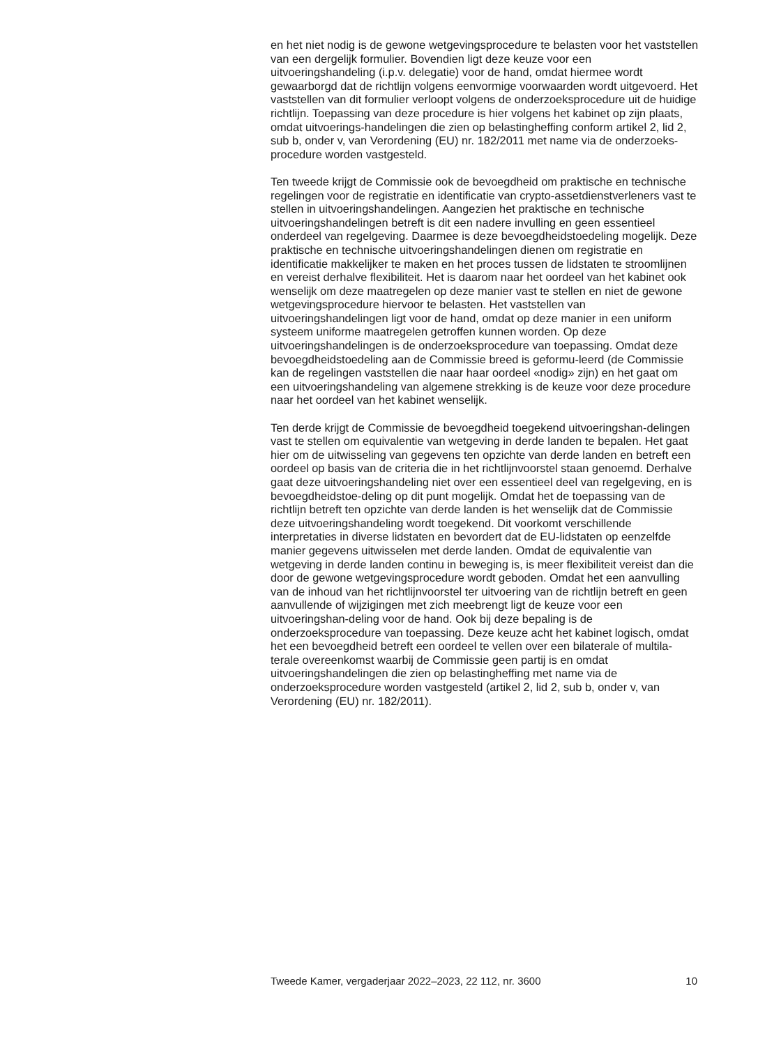en het niet nodig is de gewone wetgevingsprocedure te belasten voor het vaststellen van een dergelijk formulier. Bovendien ligt deze keuze voor een uitvoeringshandeling (i.p.v. delegatie) voor de hand, omdat hiermee wordt gewaarborgd dat de richtlijn volgens eenvormige voorwaarden wordt uitgevoerd. Het vaststellen van dit formulier verloopt volgens de onderzoeksprocedure uit de huidige richtlijn. Toepassing van deze procedure is hier volgens het kabinet op zijn plaats, omdat uitvoerings-handelingen die zien op belastingheffing conform artikel 2, lid 2, sub b, onder v, van Verordening (EU) nr. 182/2011 met name via de onderzoeks-procedure worden vastgesteld.
Ten tweede krijgt de Commissie ook de bevoegdheid om praktische en technische regelingen voor de registratie en identificatie van crypto-assetdienstverleners vast te stellen in uitvoeringshandelingen. Aangezien het praktische en technische uitvoeringshandelingen betreft is dit een nadere invulling en geen essentieel onderdeel van regelgeving. Daarmee is deze bevoegdheidstoedeling mogelijk. Deze praktische en technische uitvoeringshandelingen dienen om registratie en identificatie makkelijker te maken en het proces tussen de lidstaten te stroomlijnen en vereist derhalve flexibiliteit. Het is daarom naar het oordeel van het kabinet ook wenselijk om deze maatregelen op deze manier vast te stellen en niet de gewone wetgevingsprocedure hiervoor te belasten. Het vaststellen van uitvoeringshandelingen ligt voor de hand, omdat op deze manier in een uniform systeem uniforme maatregelen getroffen kunnen worden. Op deze uitvoeringshandelingen is de onderzoeksprocedure van toepassing. Omdat deze bevoegdheidstoedeling aan de Commissie breed is geformu-leerd (de Commissie kan de regelingen vaststellen die naar haar oordeel «nodig» zijn) en het gaat om een uitvoeringshandeling van algemene strekking is de keuze voor deze procedure naar het oordeel van het kabinet wenselijk.
Ten derde krijgt de Commissie de bevoegdheid toegekend uitvoeringshan-delingen vast te stellen om equivalentie van wetgeving in derde landen te bepalen. Het gaat hier om de uitwisseling van gegevens ten opzichte van derde landen en betreft een oordeel op basis van de criteria die in het richtlijnvoorstel staan genoemd. Derhalve gaat deze uitvoeringshandeling niet over een essentieel deel van regelgeving, en is bevoegdheidstoe-deling op dit punt mogelijk. Omdat het de toepassing van de richtlijn betreft ten opzichte van derde landen is het wenselijk dat de Commissie deze uitvoeringshandeling wordt toegekend. Dit voorkomt verschillende interpretaties in diverse lidstaten en bevordert dat de EU-lidstaten op eenzelfde manier gegevens uitwisselen met derde landen. Omdat de equivalentie van wetgeving in derde landen continu in beweging is, is meer flexibiliteit vereist dan die door de gewone wetgevingsprocedure wordt geboden. Omdat het een aanvulling van de inhoud van het richtlijnvoorstel ter uitvoering van de richtlijn betreft en geen aanvullende of wijzigingen met zich meebrengt ligt de keuze voor een uitvoeringshan-deling voor de hand. Ook bij deze bepaling is de onderzoeksprocedure van toepassing. Deze keuze acht het kabinet logisch, omdat het een bevoegdheid betreft een oordeel te vellen over een bilaterale of multila-terale overeenkomst waarbij de Commissie geen partij is en omdat uitvoeringshandelingen die zien op belastingheffing met name via de onderzoeksprocedure worden vastgesteld (artikel 2, lid 2, sub b, onder v, van Verordening (EU) nr. 182/2011).
Tweede Kamer, vergaderjaar 2022–2023, 22 112, nr. 3600 10